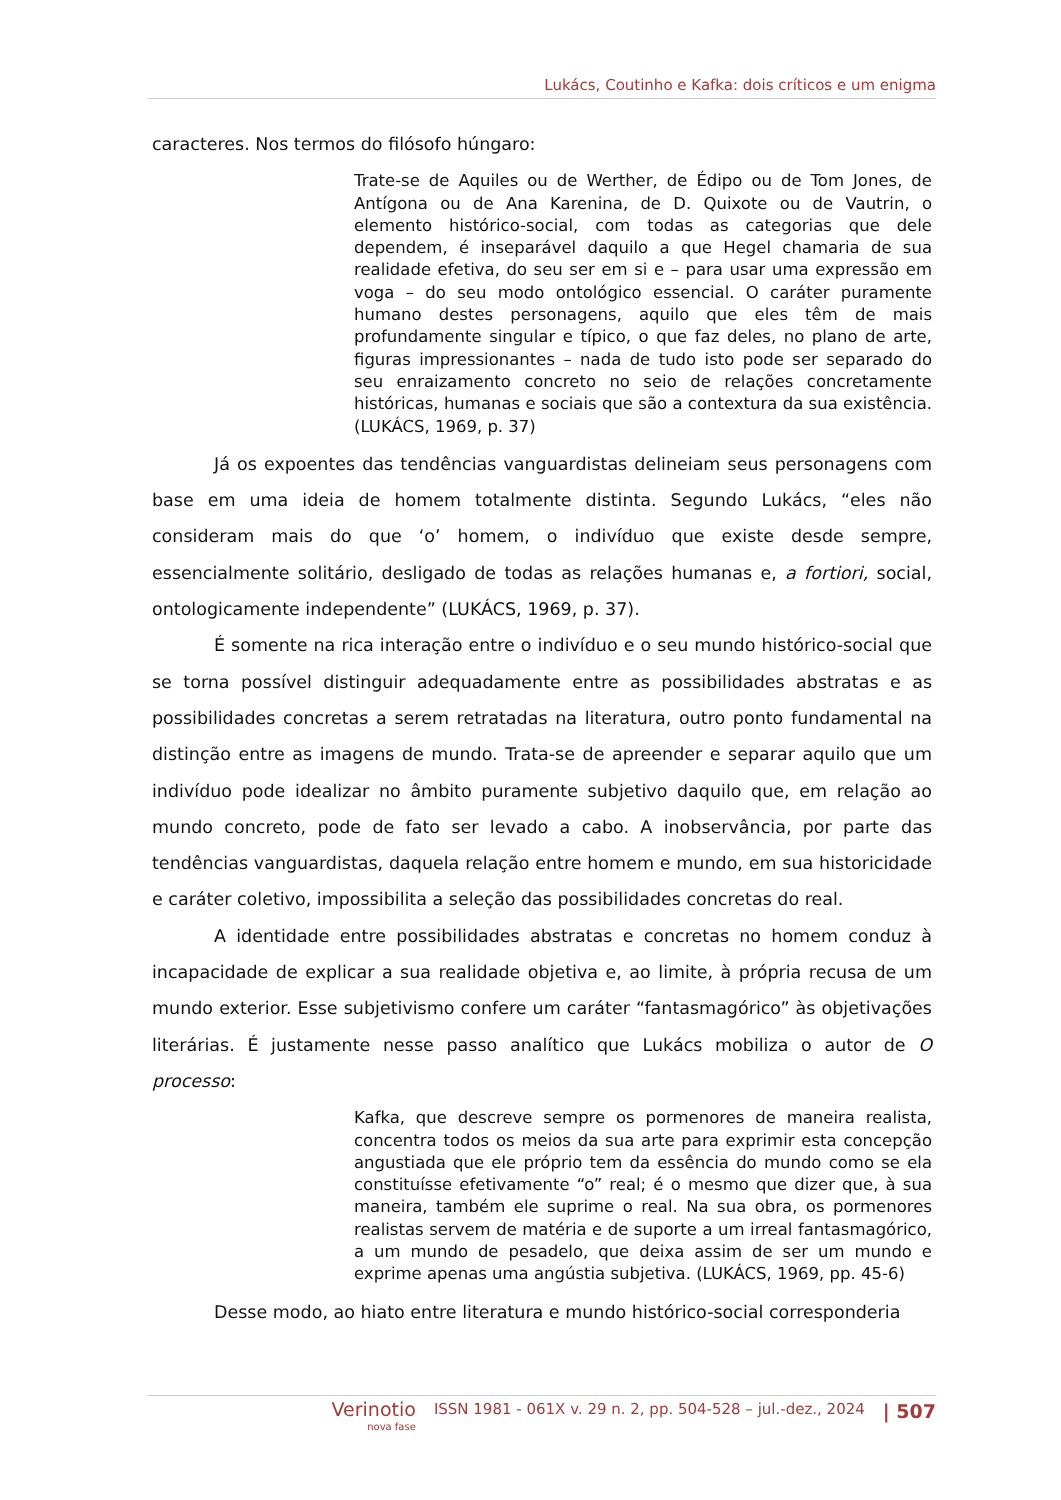Lukács, Coutinho e Kafka: dois críticos e um enigma
caracteres. Nos termos do filósofo húngaro:
Trate-se de Aquiles ou de Werther, de Édipo ou de Tom Jones, de Antígona ou de Ana Karenina, de D. Quixote ou de Vautrin, o elemento histórico-social, com todas as categorias que dele dependem, é inseparável daquilo a que Hegel chamaria de sua realidade efetiva, do seu ser em si e – para usar uma expressão em voga – do seu modo ontológico essencial. O caráter puramente humano destes personagens, aquilo que eles têm de mais profundamente singular e típico, o que faz deles, no plano de arte, figuras impressionantes – nada de tudo isto pode ser separado do seu enraizamento concreto no seio de relações concretamente históricas, humanas e sociais que são a contextura da sua existência. (LUKÁCS, 1969, p. 37)
Já os expoentes das tendências vanguardistas delineiam seus personagens com base em uma ideia de homem totalmente distinta. Segundo Lukács, “eles não consideram mais do que ‘o’ homem, o indivíduo que existe desde sempre, essencialmente solitário, desligado de todas as relações humanas e, a fortiori, social, ontologicamente independente” (LUKÁCS, 1969, p. 37).
É somente na rica interação entre o indivíduo e o seu mundo histórico-social que se torna possível distinguir adequadamente entre as possibilidades abstratas e as possibilidades concretas a serem retratadas na literatura, outro ponto fundamental na distinção entre as imagens de mundo. Trata-se de apreender e separar aquilo que um indivíduo pode idealizar no âmbito puramente subjetivo daquilo que, em relação ao mundo concreto, pode de fato ser levado a cabo. A inobservância, por parte das tendências vanguardistas, daquela relação entre homem e mundo, em sua historicidade e caráter coletivo, impossibilita a seleção das possibilidades concretas do real.
A identidade entre possibilidades abstratas e concretas no homem conduz à incapacidade de explicar a sua realidade objetiva e, ao limite, à própria recusa de um mundo exterior. Esse subjetivismo confere um caráter “fantasmagórico” às objetivações literárias. É justamente nesse passo analítico que Lukács mobiliza o autor de O processo:
Kafka, que descreve sempre os pormenores de maneira realista, concentra todos os meios da sua arte para exprimir esta concepção angustiada que ele próprio tem da essência do mundo como se ela constituísse efetivamente “o” real; é o mesmo que dizer que, à sua maneira, também ele suprime o real. Na sua obra, os pormenores realistas servem de matéria e de suporte a um irreal fantasmagórico, a um mundo de pesadelo, que deixa assim de ser um mundo e exprime apenas uma angústia subjetiva. (LUKÁCS, 1969, pp. 45-6)
Desse modo, ao hiato entre literatura e mundo histórico-social corresponderia
Verinotio
nova fase
ISSN 1981 - 061X v. 29 n. 2, pp. 504-528 – jul.-dez., 2024
| 507